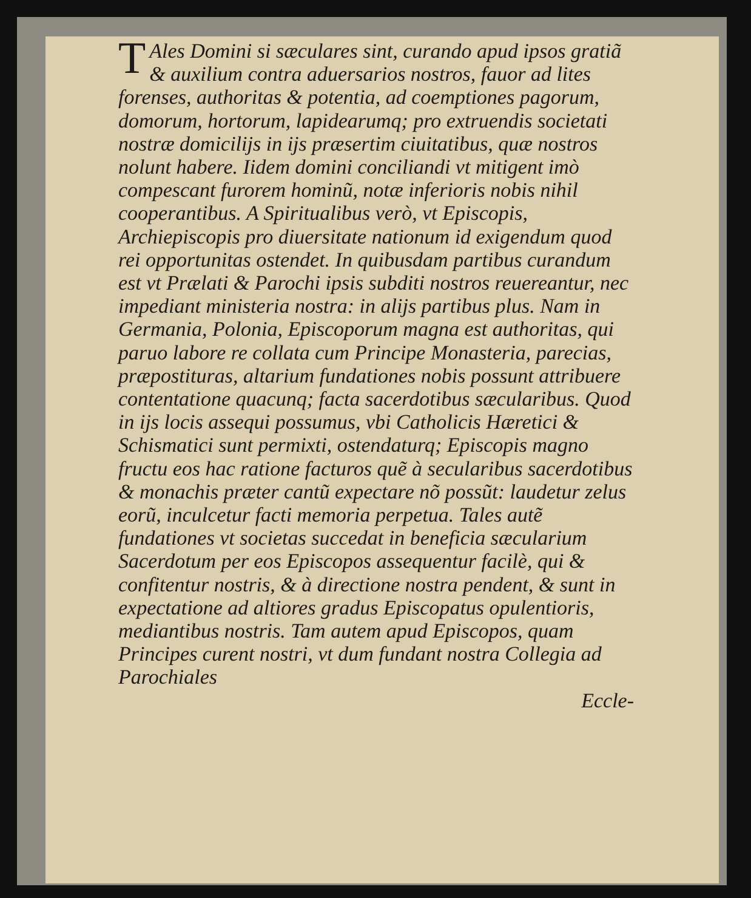TAles Domini si sæculares sint, curando apud ipsos gratiã & auxilium contra aduersarios nostros, fauor ad lites forenses, authoritas & potentia, ad coemptiones pagorum, domorum, hortorum, lapidearumq; pro extruendis societati nostræ domicilijs in ijs præsertim ciuitatibus, quæ nostros nolunt habere. Iidem domini conciliandi vt mitigent imò compescant furorem hominũ, notæ inferioris nobis nihil cooperantibus. A Spiritualibus verò, vt Episcopis, Archiepiscopis pro diuersitate nationum id exigendum quod rei opportunitas ostendet. In quibusdam partibus curandum est vt Prælati & Parochi ipsis subditi nostros reuereantur, nec impediant ministeria nostra: in alijs partibus plus. Nam in Germania, Polonia, Episcoporum magna est authoritas, qui paruo labore re collata cum Principe Monasteria, parecias, præpostituras, altarium fundationes nobis possunt attribuere contentatione quacunq; facta sacerdotibus sæcularibus. Quod in ijs locis assequi possumus, vbi Catholicis Hæretici & Schismatici sunt permixti, ostendaturq; Episcopis magno fructu eos hac ratione facturos quẽ à secularibus sacerdotibus & monachis præter cantũ expectare nõ possũt: laudetur zelus eorũ, inculcetur facti memoria perpetua. Tales autẽ fundationes vt societas succedat in beneficia sæcularium Sacerdotum per eos Episcopos assequentur facilè, qui & confitentur nostris, & à directione nostra pendent, & sunt in expectatione ad altiores gradus Episcopatus opulentioris, mediantibus nostris. Tam autem apud Episcopos, quam Principes curent nostri, vt dum fundant nostra Collegia ad Parochiales
Eccle-